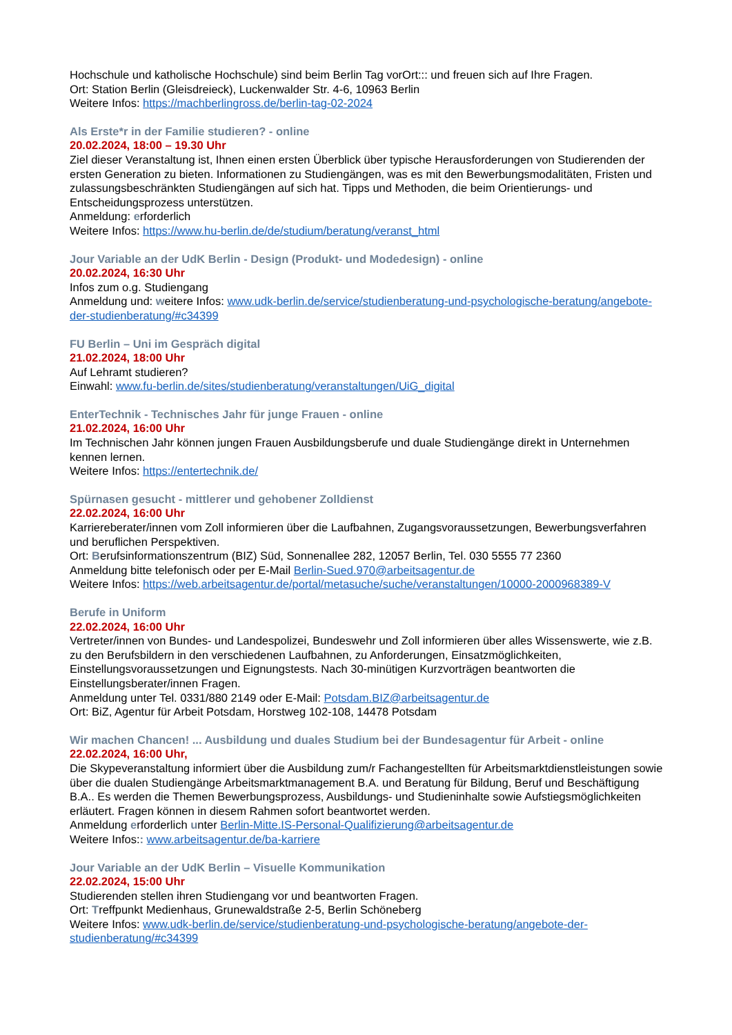Hochschule und katholische Hochschule) sind beim Berlin Tag vorOrt::: und freuen sich auf Ihre Fragen.
Ort: Station Berlin (Gleisdreieck), Luckenwalder Str. 4-6, 10963 Berlin
Weitere Infos: https://machberlingross.de/berlin-tag-02-2024
Als Erste*r in der Familie studieren? - online
20.02.2024, 18:00 – 19.30 Uhr
Ziel dieser Veranstaltung ist, Ihnen einen ersten Überblick über typische Herausforderungen von Studierenden der ersten Generation zu bieten. Informationen zu Studiengängen, was es mit den Bewerbungsmodalitäten, Fristen und zulassungsbeschränkten Studiengängen auf sich hat. Tipps und Methoden, die beim Orientierungs- und Entscheidungsprozess unterstützen.
Anmeldung: erforderlich
Weitere Infos: https://www.hu-berlin.de/de/studium/beratung/veranst_html
Jour Variable an der UdK Berlin - Design (Produkt- und Modedesign) - online
20.02.2024, 16:30 Uhr
Infos zum o.g. Studiengang
Anmeldung und: weitere Infos: www.udk-berlin.de/service/studienberatung-und-psychologische-beratung/angebote-der-studienberatung/#c34399
FU Berlin – Uni im Gespräch digital
21.02.2024, 18:00 Uhr
Auf Lehramt studieren?
Einwahl: www.fu-berlin.de/sites/studienberatung/veranstaltungen/UiG_digital
EnterTechnik - Technisches Jahr für junge Frauen - online
21.02.2024, 16:00 Uhr
Im Technischen Jahr können jungen Frauen Ausbildungsberufe und duale Studiengänge direkt in Unternehmen kennen lernen.
Weitere Infos: https://entertechnik.de/
Spürnasen gesucht - mittlerer und gehobener Zolldienst
22.02.2024, 16:00 Uhr
Karriereberater/innen vom Zoll informieren über die Laufbahnen, Zugangsvoraussetzungen, Bewerbungsverfahren und beruflichen Perspektiven.
Ort: Berufsinformationszentrum (BIZ) Süd, Sonnenallee 282, 12057 Berlin, Tel. 030 5555 77 2360
Anmeldung bitte telefonisch oder per E-Mail Berlin-Sued.970@arbeitsagentur.de
Weitere Infos: https://web.arbeitsagentur.de/portal/metasuche/suche/veranstaltungen/10000-2000968389-V
Berufe in Uniform
22.02.2024, 16:00 Uhr
Vertreter/innen von Bundes- und Landespolizei, Bundeswehr und Zoll informieren über alles Wissenswerte, wie z.B. zu den Berufsbildern in den verschiedenen Laufbahnen, zu Anforderungen, Einsatzmöglichkeiten, Einstellungsvoraussetzungen und Eignungstests. Nach 30-minütigen Kurzvorträgen beantworten die Einstellungsberater/innen Fragen.
Anmeldung unter Tel. 0331/880 2149 oder E-Mail: Potsdam.BIZ@arbeitsagentur.de
Ort: BiZ, Agentur für Arbeit Potsdam, Horstweg 102-108, 14478 Potsdam
Wir machen Chancen! ... Ausbildung und duales Studium bei der Bundesagentur für Arbeit - online
22.02.2024, 16:00 Uhr,
Die Skypeveranstaltung informiert über die Ausbildung zum/r Fachangestellten für Arbeitsmarktdienstleistungen sowie über die dualen Studiengänge Arbeitsmarktmanagement B.A. und Beratung für Bildung, Beruf und Beschäftigung B.A.. Es werden die Themen Bewerbungsprozess, Ausbildungs- und Studieninhalte sowie Aufstiegsmöglichkeiten erläutert. Fragen können in diesem Rahmen sofort beantwortet werden.
Anmeldung erforderlich unter Berlin-Mitte.IS-Personal-Qualifizierung@arbeitsagentur.de
Weitere Infos:: www.arbeitsagentur.de/ba-karriere
Jour Variable an der UdK Berlin – Visuelle Kommunikation
22.02.2024, 15:00 Uhr
Studierenden stellen ihren Studiengang vor und beantworten Fragen.
Ort: Treffpunkt Medienhaus, Grunewaldstraße 2-5, Berlin Schöneberg
Weitere Infos: www.udk-berlin.de/service/studienberatung-und-psychologische-beratung/angebote-der-studienberatung/#c34399